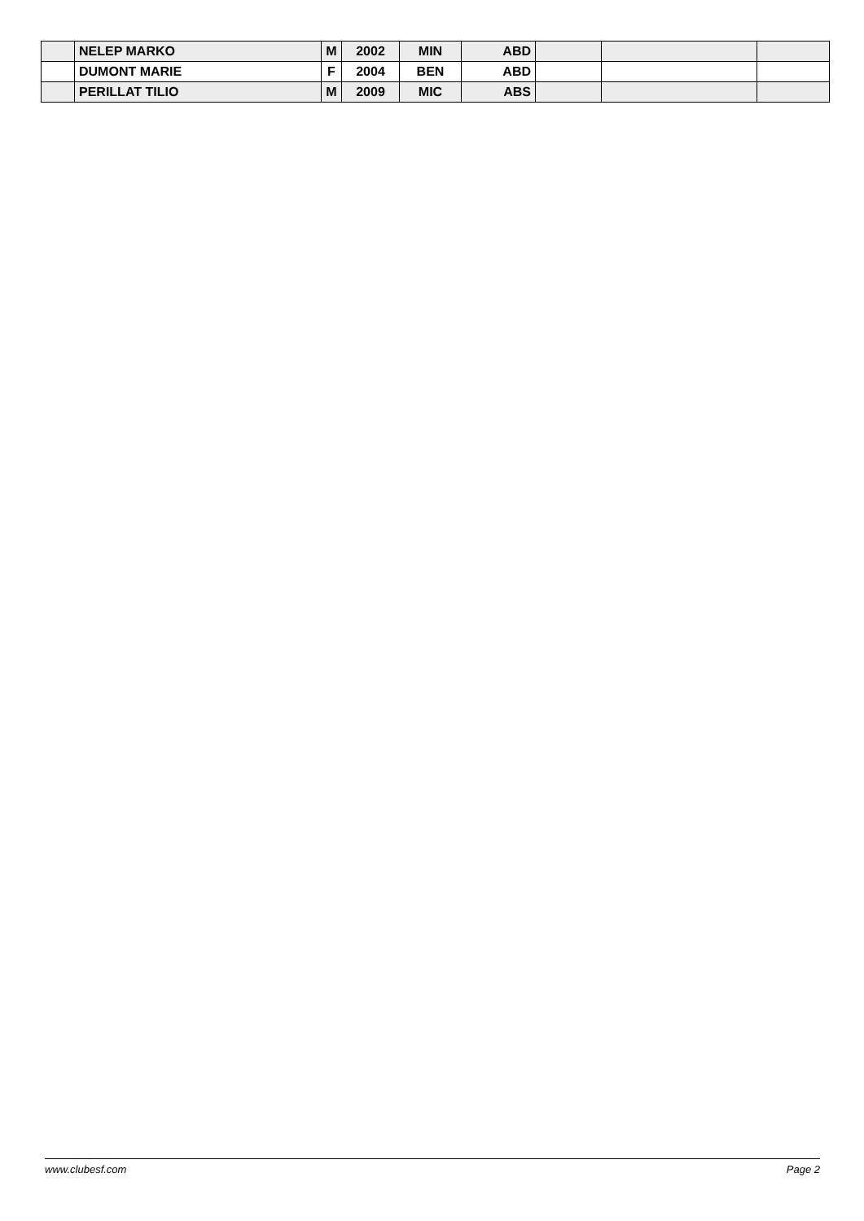| | NELEP MARKO | M | 2002 | MIN | ABD | | | |
| | DUMONT MARIE | F | 2004 | BEN | ABD | | | |
| | PERILLAT TILIO | M | 2009 | MIC | ABS | | | |
www.clubesf.com Page 2